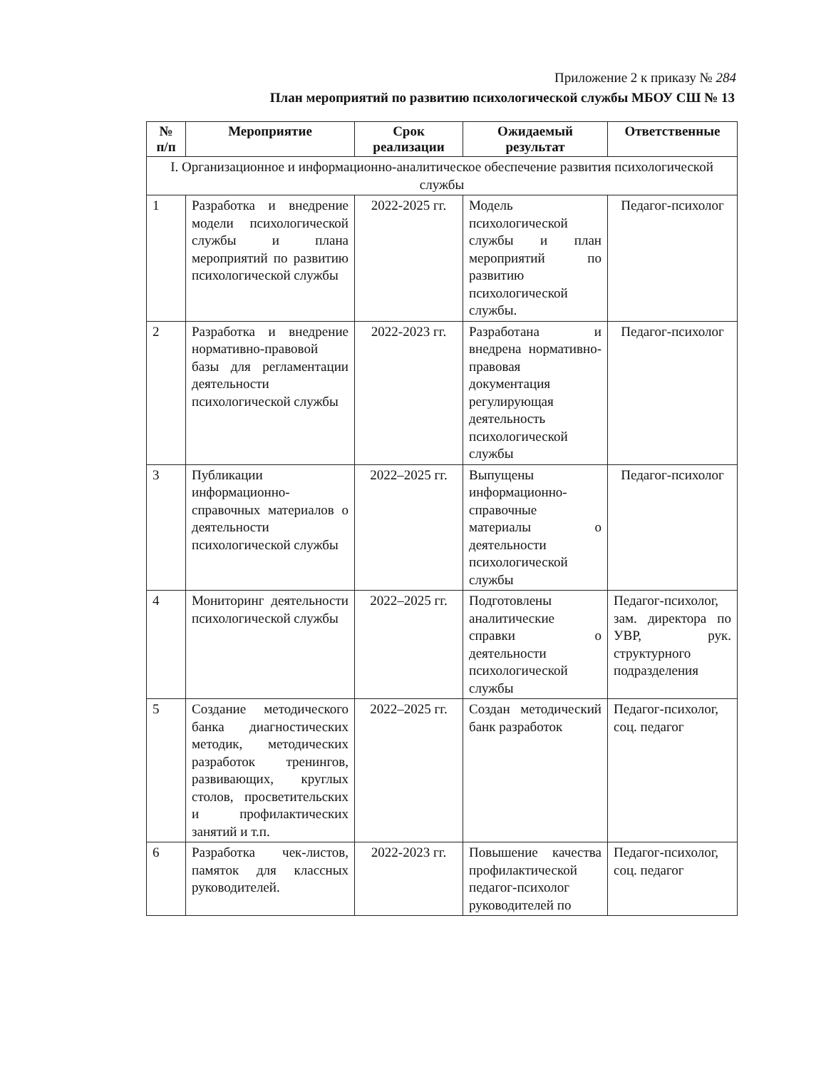Приложение 2 к приказу № 284
План мероприятий по развитию психологической службы МБОУ СШ № 13
| № п/п | Мероприятие | Срок реализации | Ожидаемый результат | Ответственные |
| --- | --- | --- | --- | --- |
| I. Организационное и информационно-аналитическое обеспечение развития психологической службы | | | | |
| 1 | Разработка и внедрение модели психологической службы и плана мероприятий по развитию психологической службы | 2022-2025 гг. | Модель психологической службы и план мероприятий по развитию психологической службы. | Педагог-психолог |
| 2 | Разработка и внедрение нормативно-правовой базы для регламентации деятельности психологической службы | 2022-2023 гг. | Разработана и внедрена нормативно-правовая документация регулирующая деятельность психологической службы | Педагог-психолог |
| 3 | Публикации информационно-справочных материалов о деятельности психологической службы | 2022–2025 гг. | Выпущены информационно-справочные материалы о деятельности психологической службы | Педагог-психолог |
| 4 | Мониторинг деятельности психологической службы | 2022–2025 гг. | Подготовлены аналитические справки о деятельности психологической службы | Педагог-психолог, зам. директора по УВР, рук. структурного подразделения |
| 5 | Создание методического банка диагностических методик, методических разработок тренингов, развивающих, круглых столов, просветительских и профилактических занятий и т.п. | 2022–2025 гг. | Создан методический банк разработок | Педагог-психолог, соц. педагог |
| 6 | Разработка чек-листов, памяток для классных руководителей. | 2022-2023 гг. | Повышение качества профилактической педагог-психолог руководителей по | Педагог-психолог, соц. педагог |